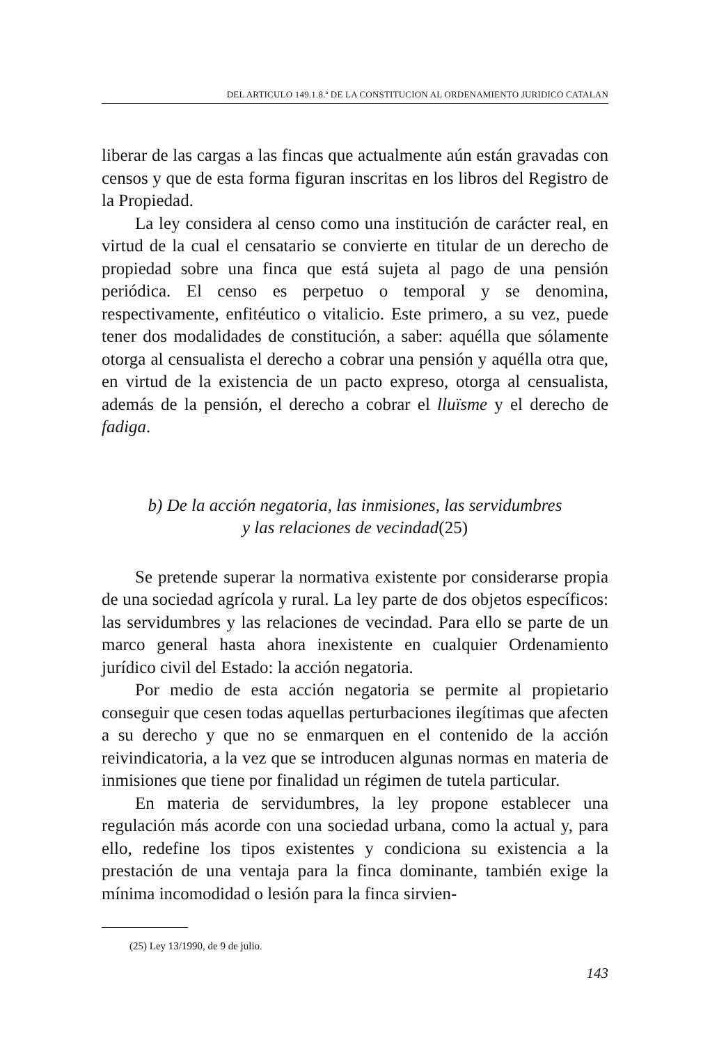DEL ARTICULO 149.1.8.ª DE LA CONSTITUCION AL ORDENAMIENTO JURIDICO CATALAN
liberar de las cargas a las fincas que actualmente aún están gravadas con censos y que de esta forma figuran inscritas en los libros del Registro de la Propiedad.
La ley considera al censo como una institución de carácter real, en virtud de la cual el censatario se convierte en titular de un derecho de propiedad sobre una finca que está sujeta al pago de una pensión periódica. El censo es perpetuo o temporal y se denomina, respectivamente, enfitéutico o vitalicio. Este primero, a su vez, puede tener dos modalidades de constitución, a saber: aquélla que sólamente otorga al censualista el derecho a cobrar una pensión y aquélla otra que, en virtud de la existencia de un pacto expreso, otorga al censualista, además de la pensión, el derecho a cobrar el lluïsme y el derecho de fadiga.
b) De la acción negatoria, las inmisiones, las servidumbres
y las relaciones de vecindad(25)
Se pretende superar la normativa existente por considerarse propia de una sociedad agrícola y rural. La ley parte de dos objetos específicos: las servidumbres y las relaciones de vecindad. Para ello se parte de un marco general hasta ahora inexistente en cualquier Ordenamiento jurídico civil del Estado: la acción negatoria.
Por medio de esta acción negatoria se permite al propietario conseguir que cesen todas aquellas perturbaciones ilegítimas que afecten a su derecho y que no se enmarquen en el contenido de la acción reivindicatoria, a la vez que se introducen algunas normas en materia de inmisiones que tiene por finalidad un régimen de tutela particular.
En materia de servidumbres, la ley propone establecer una regulación más acorde con una sociedad urbana, como la actual y, para ello, redefine los tipos existentes y condiciona su existencia a la prestación de una ventaja para la finca dominante, también exige la mínima incomodidad o lesión para la finca sirvien-
(25) Ley 13/1990, de 9 de julio.
143